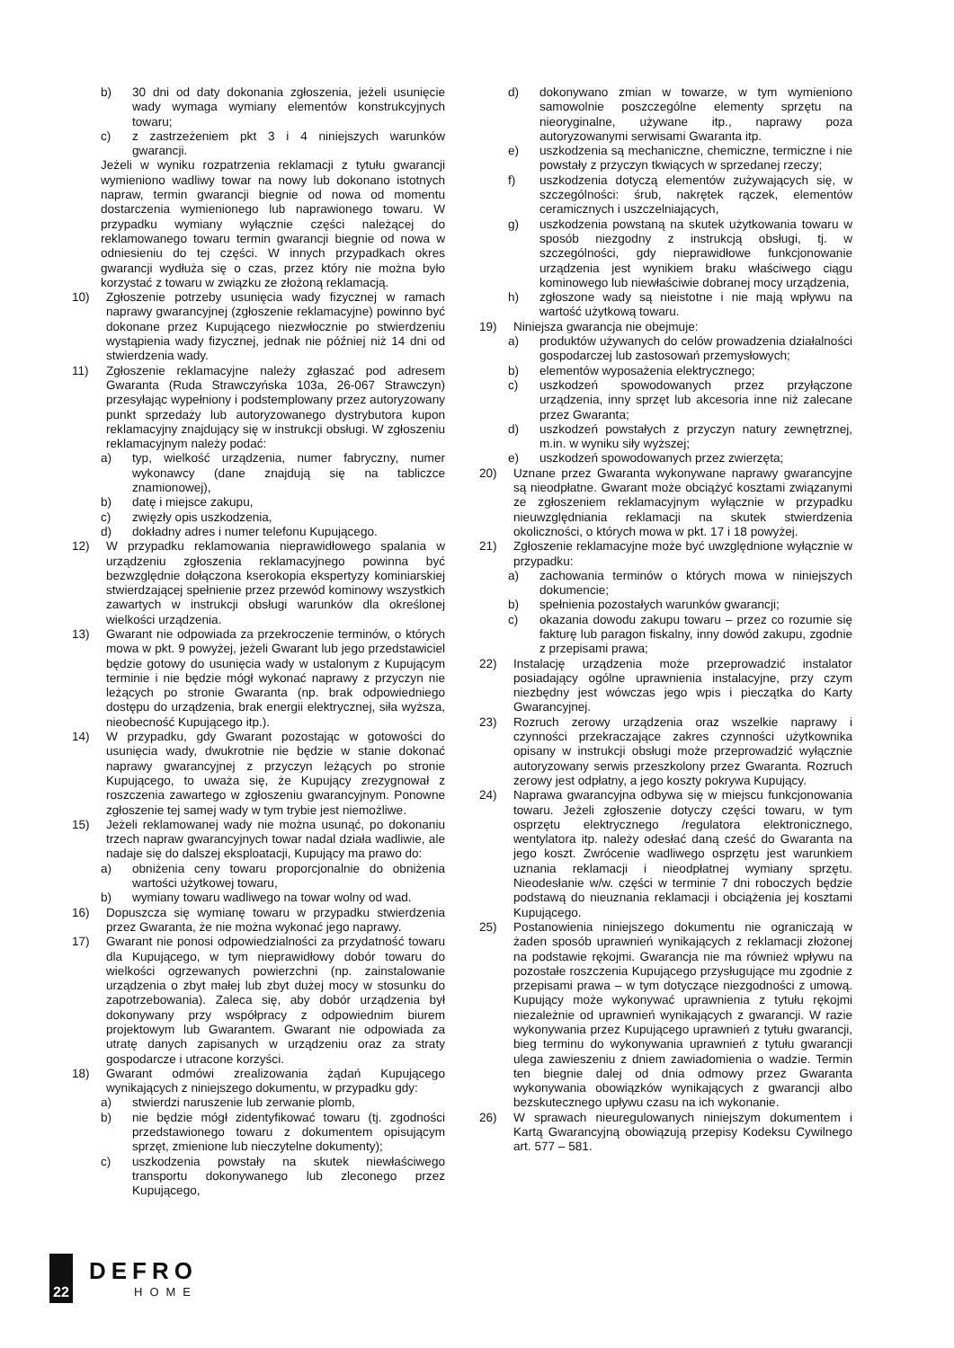b) 30 dni od daty dokonania zgłoszenia, jeżeli usunięcie wady wymaga wymiany elementów konstrukcyjnych towaru;
c) z zastrzeżeniem pkt 3 i 4 niniejszych warunków gwarancji.
Jeżeli w wyniku rozpatrzenia reklamacji z tytułu gwarancji wymieniono wadliwy towar na nowy lub dokonano istotnych napraw, termin gwarancji biegnie od nowa od momentu dostarczenia wymienionego lub naprawionego towaru. W przypadku wymiany wyłącznie części należącej do reklamowanego towaru termin gwarancji biegnie od nowa w odniesieniu do tej części. W innych przypadkach okres gwarancji wydłuża się o czas, przez który nie można było korzystać z towaru w związku ze złożoną reklamacją.
10) Zgłoszenie potrzeby usunięcia wady fizycznej w ramach naprawy gwarancyjnej (zgłoszenie reklamacyjne) powinno być dokonane przez Kupującego niezwłocznie po stwierdzeniu wystąpienia wady fizycznej, jednak nie później niż 14 dni od stwierdzenia wady.
11) Zgłoszenie reklamacyjne należy zgłaszać pod adresem Gwaranta (Ruda Strawczyńska 103a, 26-067 Strawczyn) przesyłając wypełniony i podstemplowany przez autoryzowany punkt sprzedaży lub autoryzowanego dystrybutora kupon reklamacyjny znajdujący się w instrukcji obsługi. W zgłoszeniu reklamacyjnym należy podać:
a) typ, wielkość urządzenia, numer fabryczny, numer wykonawcy (dane znajdują się na tabliczce znamionowej),
b) datę i miejsce zakupu,
c) zwięzły opis uszkodzenia,
d) dokładny adres i numer telefonu Kupującego.
12) W przypadku reklamowania nieprawidłowego spalania w urządzeniu zgłoszenia reklamacyjnego powinna być bezwzględnie dołączona kserokopia ekspertyzy kominiarskiej stwierdzającej spełnienie przez przewód kominowy wszystkich zawartych w instrukcji obsługi warunków dla określonej wielkości urządzenia.
13) Gwarant nie odpowiada za przekroczenie terminów, o których mowa w pkt. 9 powyżej, jeżeli Gwarant lub jego przedstawiciel będzie gotowy do usunięcia wady w ustalonym z Kupującym terminie i nie będzie mógł wykonać naprawy z przyczyn nie leżących po stronie Gwaranta (np. brak odpowiedniego dostępu do urządzenia, brak energii elektrycznej, siła wyższa, nieobecność Kupującego itp.).
14) W przypadku, gdy Gwarant pozostając w gotowości do usunięcia wady, dwukrotnie nie będzie w stanie dokonać naprawy gwarancyjnej z przyczyn leżących po stronie Kupującego, to uważa się, że Kupujący zrezygnował z roszczenia zawartego w zgłoszeniu gwarancyjnym. Ponowne zgłoszenie tej samej wady w tym trybie jest niemożliwe.
15) Jeżeli reklamowanej wady nie można usunąć, po dokonaniu trzech napraw gwarancyjnych towar nadal działa wadliwie, ale nadaje się do dalszej eksploatacji, Kupujący ma prawo do:
a) obniżenia ceny towaru proporcjonalnie do obniżenia wartości użytkowej towaru,
b) wymiany towaru wadliwego na towar wolny od wad.
16) Dopuszcza się wymianę towaru w przypadku stwierdzenia przez Gwaranta, że nie można wykonać jego naprawy.
17) Gwarant nie ponosi odpowiedzialności za przydatność towaru dla Kupującego, w tym nieprawidłowy dobór towaru do wielkości ogrzewanych powierzchni (np. zainstalowanie urządzenia o zbyt małej lub zbyt dużej mocy w stosunku do zapotrzebowania). Zaleca się, aby dobór urządzenia był dokonywany przy współpracy z odpowiednim biurem projektowym lub Gwarantem. Gwarant nie odpowiada za utratę danych zapisanych w urządzeniu oraz za straty gospodarcze i utracone korzyści.
18) Gwarant odmówi zrealizowania żądań Kupującego wynikających z niniejszego dokumentu, w przypadku gdy:
a) stwierdzi naruszenie lub zerwanie plomb,
b) nie będzie mógł zidentyfikować towaru (tj. zgodności przedstawionego towaru z dokumentem opisującym sprzęt, zmienione lub nieczytelne dokumenty);
c) uszkodzenia powstały na skutek niewłaściwego transportu dokonywanego lub zleconego przez Kupującego,
d) dokonywano zmian w towarze, w tym wymieniono samowolnie poszczególne elementy sprzętu na nieoryginalne, używane itp., naprawy poza autoryzowanymi serwisami Gwaranta itp.
e) uszkodzenia są mechaniczne, chemiczne, termiczne i nie powstały z przyczyn tkwiących w sprzedanej rzeczy;
f) uszkodzenia dotyczą elementów zużywających się, w szczególności: śrub, nakrętek rączek, elementów ceramicznych i uszczelniających,
g) uszkodzenia powstaną na skutek użytkowania towaru w sposób niezgodny z instrukcją obsługi, tj. w szczególności, gdy nieprawidłowe funkcjonowanie urządzenia jest wynikiem braku właściwego ciągu kominowego lub niewłaściwie dobranej mocy urządzenia,
h) zgłoszone wady są nieistotne i nie mają wpływu na wartość użytkową towaru.
19) Niniejsza gwarancja nie obejmuje:
a) produktów używanych do celów prowadzenia działalności gospodarczej lub zastosowań przemysłowych;
b) elementów wyposażenia elektrycznego;
c) uszkodzeń spowodowanych przez przyłączone urządzenia, inny sprzęt lub akcesoria inne niż zalecane przez Gwaranta;
d) uszkodzeń powstałych z przyczyn natury zewnętrznej, m.in. w wyniku siły wyższej;
e) uszkodzeń spowodowanych przez zwierzęta;
20) Uznane przez Gwaranta wykonywane naprawy gwarancyjne są nieodpłatne. Gwarant może obciążyć kosztami związanymi ze zgłoszeniem reklamacyjnym wyłącznie w przypadku nieuwzględniania reklamacji na skutek stwierdzenia okoliczności, o których mowa w pkt. 17 i 18 powyżej.
21) Zgłoszenie reklamacyjne może być uwzględnione wyłącznie w przypadku:
a) zachowania terminów o których mowa w niniejszych dokumencie;
b) spełnienia pozostałych warunków gwarancji;
c) okazania dowodu zakupu towaru – przez co rozumie się fakturę lub paragon fiskalny, inny dowód zakupu, zgodnie z przepisami prawa;
22) Instalację urządzenia może przeprowadzić instalator posiadający ogólne uprawnienia instalacyjne, przy czym niezbędny jest wówczas jego wpis i pieczątka do Karty Gwarancyjnej.
23) Rozruch zerowy urządzenia oraz wszelkie naprawy i czynności przekraczające zakres czynności użytkownika opisany w instrukcji obsługi może przeprowadzić wyłącznie autoryzowany serwis przeszkolony przez Gwaranta. Rozruch zerowy jest odpłatny, a jego koszty pokrywa Kupujący.
24) Naprawa gwarancyjna odbywa się w miejscu funkcjonowania towaru. Jeżeli zgłoszenie dotyczy części towaru, w tym osprzętu elektrycznego /regulatora elektronicznego, wentylatora itp. należy odesłać daną cześć do Gwaranta na jego koszt. Zwrócenie wadliwego osprzętu jest warunkiem uznania reklamacji i nieodpłatnej wymiany sprzętu. Nieodesłanie w/w. części w terminie 7 dni roboczych będzie podstawą do nieuznania reklamacji i obciążenia jej kosztami Kupującego.
25) Postanowienia niniejszego dokumentu nie ograniczają w żaden sposób uprawnień wynikających z reklamacji złożonej na podstawie rękojmi. Gwarancja nie ma również wpływu na pozostałe roszczenia Kupującego przysługujące mu zgodnie z przepisami prawa – w tym dotyczące niezgodności z umową. Kupujący może wykonywać uprawnienia z tytułu rękojmi niezależnie od uprawnień wynikających z gwarancji. W razie wykonywania przez Kupującego uprawnień z tytułu gwarancji, bieg terminu do wykonywania uprawnień z tytułu gwarancji ulega zawieszeniu z dniem zawiadomienia o wadzie. Termin ten biegnie dalej od dnia odmowy przez Gwaranta wykonywania obowiązków wynikających z gwarancji albo bezskutecznego upływu czasu na ich wykonanie.
26) W sprawach nieuregulowanych niniejszym dokumentem i Kartą Gwarancyjną obowiązują przepisy Kodeksu Cywilnego art. 577 – 581.
22
DEFRO
HOME